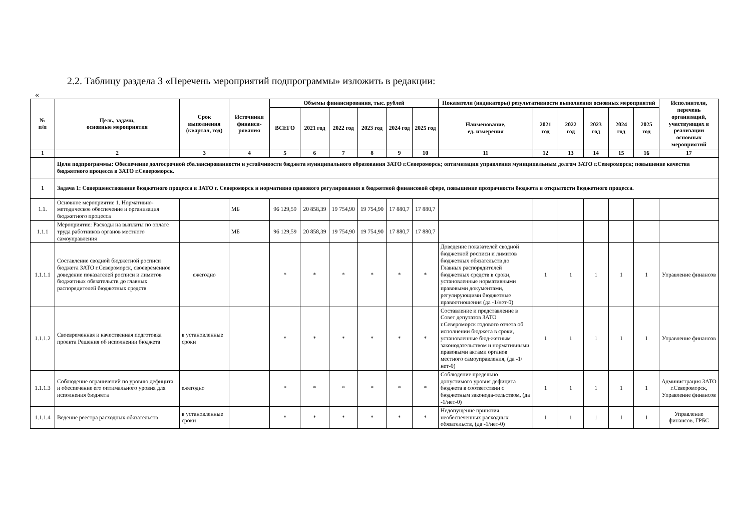2.2. Таблицу раздела 3 «Перечень мероприятий подпрограммы» изложить в редакции:
«
| № п/п | Цель, задачи, основные мероприятия | Срок выполнения (квартал, год) | Источники финанси-рования | Объемы финансирования, тыс. рублей | | | | | | Показатели (индикаторы) результативности выполнения основных мероприятий | | | | | | Исполнители, перечень организаций, участвующих в реализации основных мероприятий |
| --- | --- | --- | --- | --- | --- | --- | --- | --- | --- | --- | --- | --- | --- | --- | --- | --- |
| | | | | ВСЕГО | 2021 год | 2022 год | 2023 год | 2024 год | 2025 год | Наименование, ед. измерения | 2021 год | 2022 год | 2023 год | 2024 год | 2025 год | |
| 1 | 2 | 3 | 4 | 5 | 6 | 7 | 8 | 9 | 10 | 11 | 12 | 13 | 14 | 15 | 16 | 17 |
| | Цели подпрограммы: Обеспечение долгосрочной сбалансированности и устойчивости бюджета муниципального образования ЗАТО г.Североморск; оптимизация управления муниципальным долгом ЗАТО г.Североморск; повышение качества бюджетного процесса в ЗАТО г.Североморск. | | | | | | | | | | | | | | | |
| 1 | Задача 1: Совершенствование бюджетного процесса в ЗАТО г. Североморск и нормативно правового регулирования в бюджетной финансовой сфере, повышение прозрачности бюджета и открытости бюджетного процесса. | | | | | | | | | | | | | | | |
| 1.1. | Основное мероприятие 1. Нормативно-методическое обеспечение и организация бюджетного процесса | | МБ | 96 129,59 | 20 858,39 | 19 754,90 | 19 754,90 | 17 880,7 | 17 880,7 | | | | | | | |
| 1.1.1 | Мероприятие: Расходы на выплаты по оплате труда работников органов местного самоуправления | | МБ | 96 129,59 | 20 858,39 | 19 754,90 | 19 754,90 | 17 880,7 | 17 880,7 | | | | | | | |
| 1.1.1.1 | Составление сводной бюджетной росписи бюджета ЗАТО г.Североморск, своевременное доведение показателей росписи и лимитов бюджетных обязательств до главных распорядителей бюджетных средств | ежегодно | | * | * | * | * | * | * | Доведение показателей сводной бюджетной росписи и лимитов бюджетных обязательств до Главных распорядителей бюджетных средств в сроки, установленные нормативными правовыми документами, регулирующими бюджетные правоотношения (да -1/нет-0) | 1 | 1 | 1 | 1 | 1 | Управление финансов |
| 1.1.1.2 | Своевременная и качественная подготовка проекта Решения об исполнении бюджета | в установленные сроки | | * | * | * | * | * | * | Составление и представление в Совет депутатов ЗАТО г.Североморск годового отчета об исполнении бюджета в сроки, установленные бюд-жетным законодательством и нормативными правовыми актами органов местного самоуправления, (да -1/нет-0) | 1 | 1 | 1 | 1 | 1 | Управление финансов |
| 1.1.1.3 | Соблюдение ограничений по уровню дефицита и обеспечение его оптимального уровня для исполнения бюджета | ежегодно | | * | * | * | * | * | * | Соблюдение предельно допустимого уровня дефицита бюджета в соответствии с бюджетным законода-тельством, (да -1/нет-0) | 1 | 1 | 1 | 1 | 1 | Администрация ЗАТО г.Североморск, Управление финансов |
| 1.1.1.4 | Ведение реестра расходных обязательств | в установленные сроки | | * | * | * | * | * | * | Недопущение принятия необеспеченных расходных обязательств, (да -1/нет-0) | 1 | 1 | 1 | 1 | 1 | Управление финансов, ГРБС |